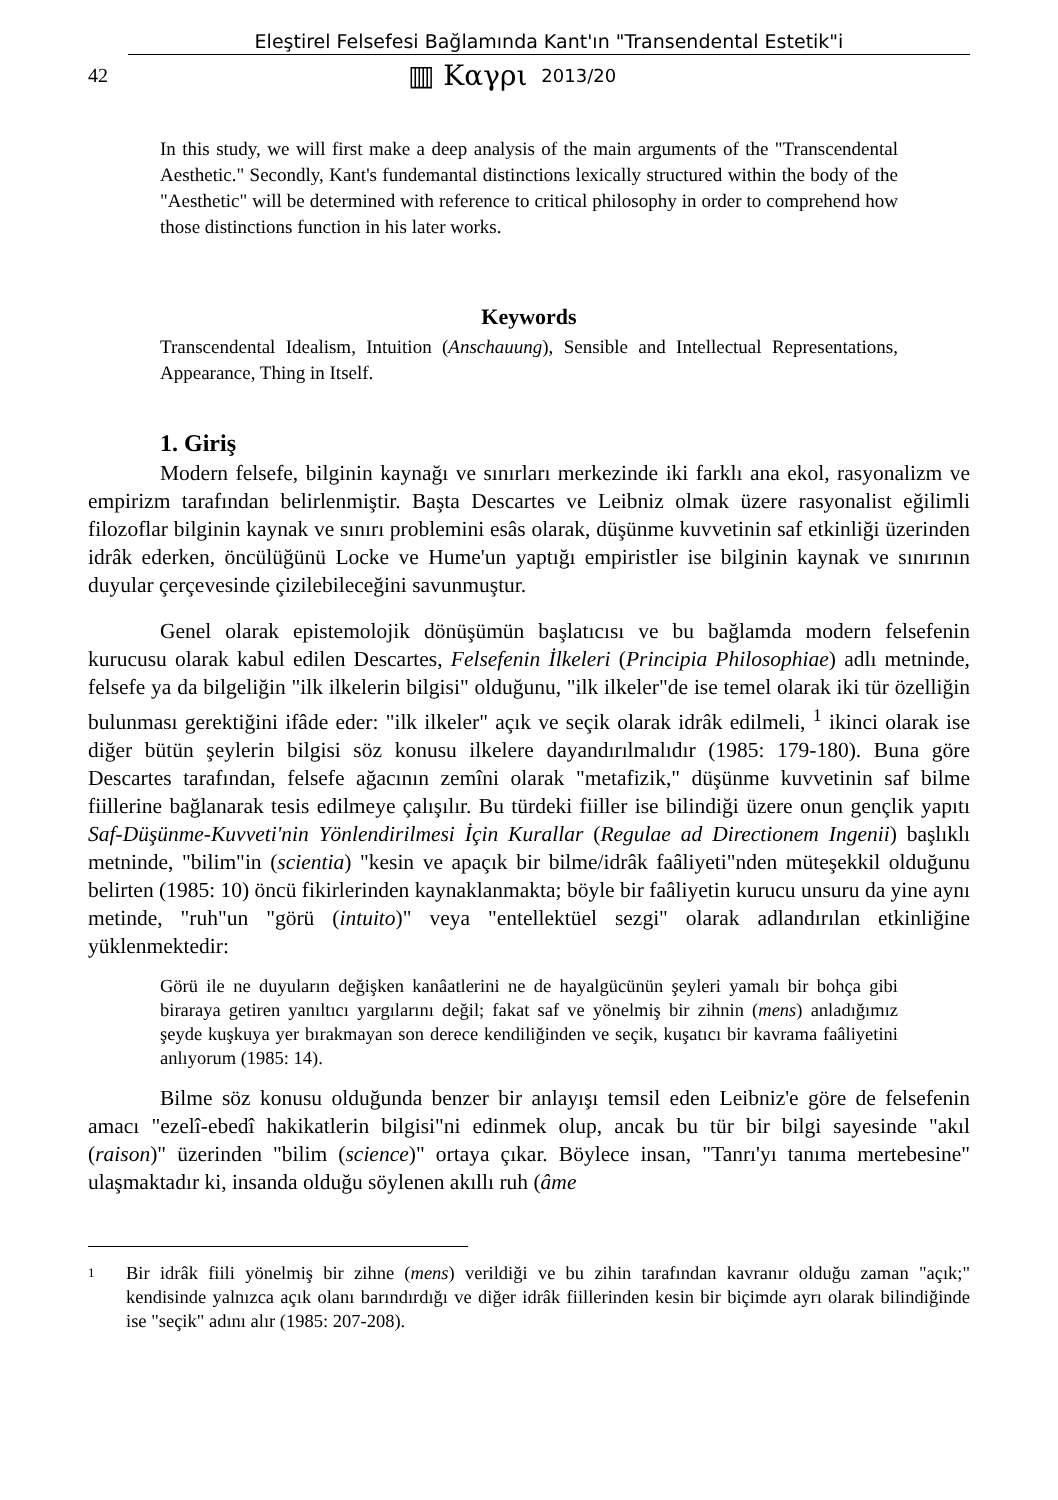Eleştirel Felsefesi Bağlamında Kant'ın "Transendental Estetik"i
42 ▥ Καγρι 2013/20
In this study, we will first make a deep analysis of the main arguments of the "Transcendental Aesthetic." Secondly, Kant's fundemantal distinctions lexically structured within the body of the "Aesthetic" will be determined with reference to critical philosophy in order to comprehend how those distinctions function in his later works.
Keywords
Transcendental Idealism, Intuition (Anschauung), Sensible and Intellectual Representations, Appearance, Thing in Itself.
1. Giriş
Modern felsefe, bilginin kaynağı ve sınırları merkezinde iki farklı ana ekol, rasyonalizm ve empirizm tarafından belirlenmiştir. Başta Descartes ve Leibniz olmak üzere rasyonalist eğilimli filozoflar bilginin kaynak ve sınırı problemini esâs olarak, düşünme kuvvetinin saf etkinliği üzerinden idrâk ederken, öncülüğünü Locke ve Hume'un yaptığı empiristler ise bilginin kaynak ve sınırının duyular çerçevesinde çizilebileceğini savunmuştur.
Genel olarak epistemolojik dönüşümün başlatıcısı ve bu bağlamda modern felsefenin kurucusu olarak kabul edilen Descartes, Felsefenin İlkeleri (Principia Philosophiae) adlı metninde, felsefe ya da bilgeliğin "ilk ilkelerin bilgisi" olduğunu, "ilk ilkeler"de ise temel olarak iki tür özelliğin bulunması gerektiğini ifâde eder: "ilk ilkeler" açık ve seçik olarak idrâk edilmeli, <sup>1</sup> ikinci olarak ise diğer bütün şeylerin bilgisi söz konusu ilkelere dayandırılmalıdır (1985: 179-180). Buna göre Descartes tarafından, felsefe ağacının zemîni olarak "metafizik," düşünme kuvvetinin saf bilme fiillerine bağlanarak tesis edilmeye çalışılır. Bu türdeki fiiller ise bilindiği üzere onun gençlik yapıtı Saf-Düşünme-Kuvveti'nin Yönlendirilmesi İçin Kurallar (Regulae ad Directionem Ingenii) başlıklı metninde, "bilim"in (scientia) "kesin ve apaçık bir bilme/idrâk faâliyeti"nden müteşekkil olduğunu belirten (1985: 10) öncü fikirlerinden kaynaklanmakta; böyle bir faâliyetin kurucu unsuru da yine aynı metinde, "ruh"un "görü (intuito)" veya "entellektüel sezgi" olarak adlandırılan etkinliğine yüklenmektedir:
Görü ile ne duyuların değişken kanâatlerini ne de hayalgücünün şeyleri yamalı bir bohça gibi biraraya getiren yanıltıcı yargılarını değil; fakat saf ve yönelmiş bir zihnin (mens) anladığımız şeyde kuşkuya yer bırakmayan son derece kendiliğinden ve seçik, kuşatıcı bir kavrama faâliyetini anlıyorum (1985: 14).
Bilme söz konusu olduğunda benzer bir anlayışı temsil eden Leibniz'e göre de felsefenin amacı "ezelî-ebedî hakikatlerin bilgisi"ni edinmek olup, ancak bu tür bir bilgi sayesinde "akıl (raison)" üzerinden "bilim (science)" ortaya çıkar. Böylece insan, "Tanrı'yı tanıma mertebesine" ulaşmaktadır ki, insanda olduğu söylenen akıllı ruh (âme
<sup>1</sup> Bir idrâk fiili yönelmiş bir zihne (mens) verildiği ve bu zihin tarafından kavranır olduğu zaman "açık;" kendisinde yalnızca açık olanı barındırdığı ve diğer idrâk fiillerinden kesin bir biçimde ayrı olarak bilindiğinde ise "seçik" adını alır (1985: 207-208).